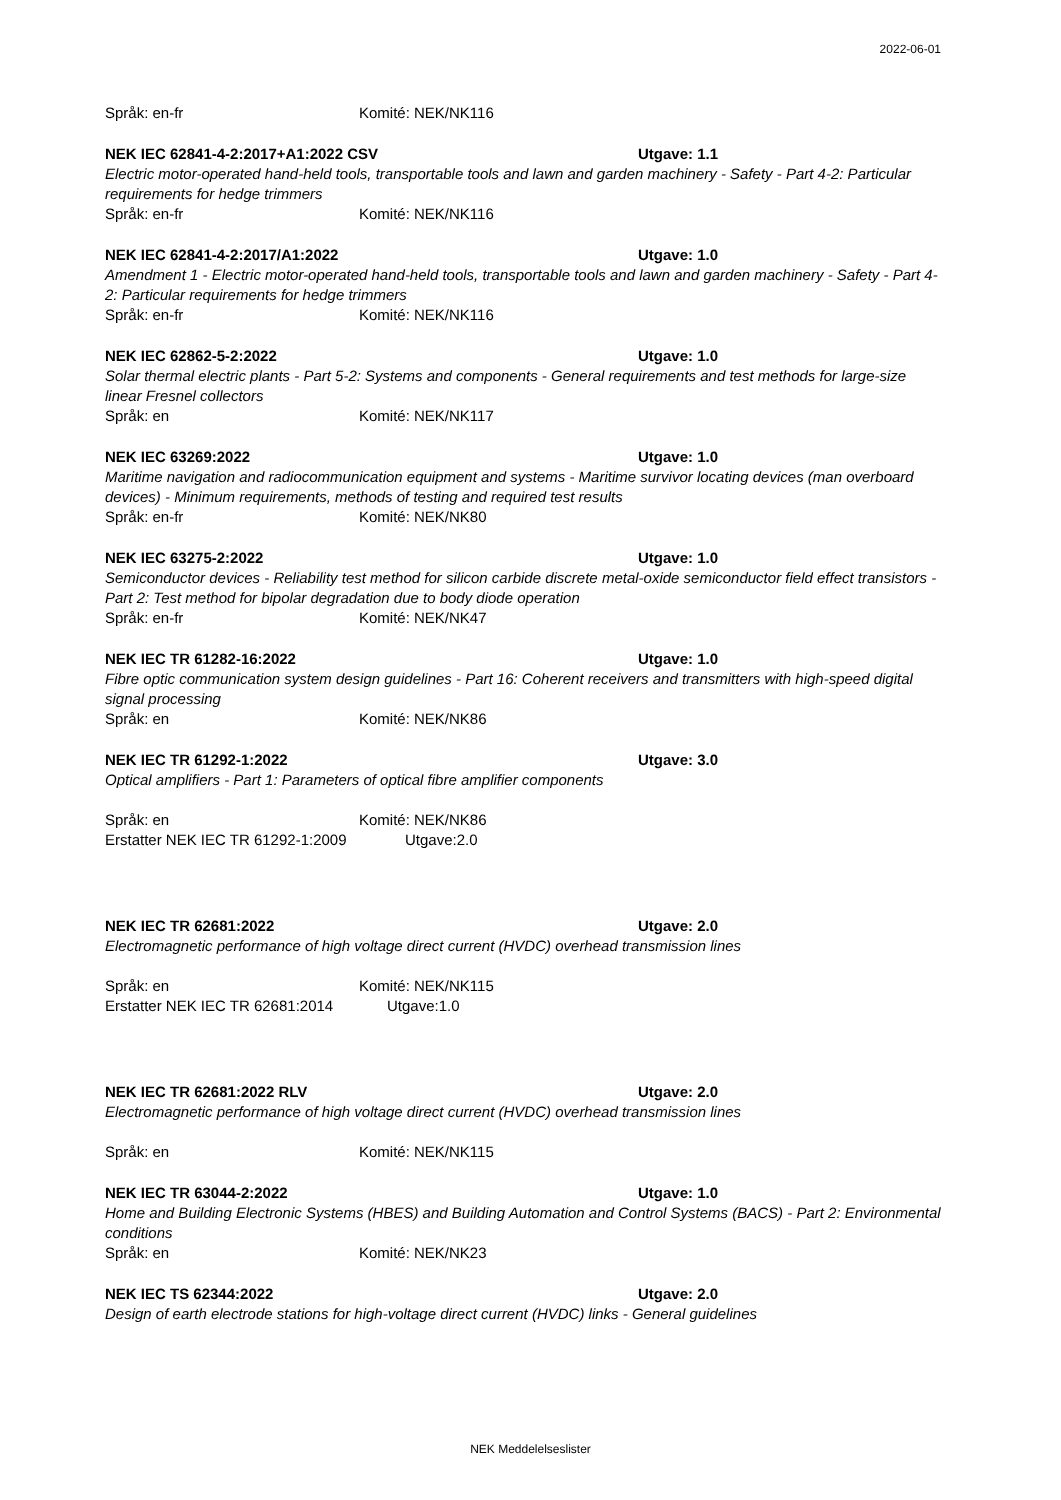2022-06-01
Språk: en-fr Komité: NEK/NK116
NEK IEC 62841-4-2:2017+A1:2022 CSV Utgave: 1.1
Electric motor-operated hand-held tools, transportable tools and lawn and garden machinery - Safety - Part 4-2: Particular requirements for hedge trimmers
Språk: en-fr Komité: NEK/NK116
NEK IEC 62841-4-2:2017/A1:2022 Utgave: 1.0
Amendment 1 - Electric motor-operated hand-held tools, transportable tools and lawn and garden machinery - Safety - Part 4-2: Particular requirements for hedge trimmers
Språk: en-fr Komité: NEK/NK116
NEK IEC 62862-5-2:2022 Utgave: 1.0
Solar thermal electric plants - Part 5-2: Systems and components - General requirements and test methods for large-size linear Fresnel collectors
Språk: en Komité: NEK/NK117
NEK IEC 63269:2022 Utgave: 1.0
Maritime navigation and radiocommunication equipment and systems - Maritime survivor locating devices (man overboard devices) - Minimum requirements, methods of testing and required test results
Språk: en-fr Komité: NEK/NK80
NEK IEC 63275-2:2022 Utgave: 1.0
Semiconductor devices - Reliability test method for silicon carbide discrete metal-oxide semiconductor field effect transistors - Part 2: Test method for bipolar degradation due to body diode operation
Språk: en-fr Komité: NEK/NK47
NEK IEC TR 61282-16:2022 Utgave: 1.0
Fibre optic communication system design guidelines - Part 16: Coherent receivers and transmitters with high-speed digital signal processing
Språk: en Komité: NEK/NK86
NEK IEC TR 61292-1:2022 Utgave: 3.0
Optical amplifiers - Part 1: Parameters of optical fibre amplifier components
Språk: en Komité: NEK/NK86
Erstatter NEK IEC TR 61292-1:2009 Utgave:2.0
NEK IEC TR 62681:2022 Utgave: 2.0
Electromagnetic performance of high voltage direct current (HVDC) overhead transmission lines
Språk: en Komité: NEK/NK115
Erstatter NEK IEC TR 62681:2014 Utgave:1.0
NEK IEC TR 62681:2022 RLV Utgave: 2.0
Electromagnetic performance of high voltage direct current (HVDC) overhead transmission lines
Språk: en Komité: NEK/NK115
NEK IEC TR 63044-2:2022 Utgave: 1.0
Home and Building Electronic Systems (HBES) and Building Automation and Control Systems (BACS) - Part 2: Environmental conditions
Språk: en Komité: NEK/NK23
NEK IEC TS 62344:2022 Utgave: 2.0
Design of earth electrode stations for high-voltage direct current (HVDC) links - General guidelines
NEK Meddelelseslister